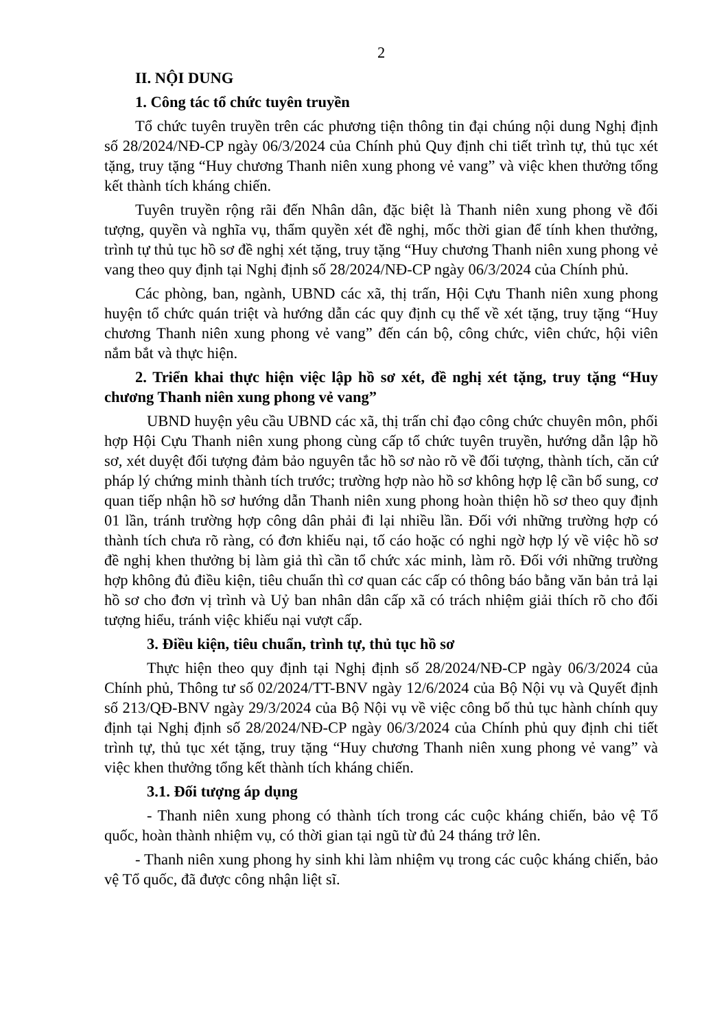2
II. NỘI DUNG
1. Công tác tổ chức tuyên truyền
Tổ chức tuyên truyền trên các phương tiện thông tin đại chúng nội dung Nghị định số 28/2024/NĐ-CP ngày 06/3/2024 của Chính phủ Quy định chi tiết trình tự, thủ tục xét tặng, truy tặng “Huy chương Thanh niên xung phong vẻ vang” và việc khen thưởng tổng kết thành tích kháng chiến.
Tuyên truyền rộng rãi đến Nhân dân, đặc biệt là Thanh niên xung phong về đối tượng, quyền và nghĩa vụ, thẩm quyền xét đề nghị, mốc thời gian để tính khen thưởng, trình tự thủ tục hồ sơ đề nghị xét tặng, truy tặng “Huy chương Thanh niên xung phong vẻ vang theo quy định tại Nghị định số 28/2024/NĐ-CP ngày 06/3/2024 của Chính phủ.
Các phòng, ban, ngành, UBND các xã, thị trấn, Hội Cựu Thanh niên xung phong huyện tổ chức quán triệt và hướng dẫn các quy định cụ thể về xét tặng, truy tặng “Huy chương Thanh niên xung phong vẻ vang” đến cán bộ, công chức, viên chức, hội viên nắm bắt và thực hiện.
2. Triển khai thực hiện việc lập hồ sơ xét, đề nghị xét tặng, truy tặng “Huy chương Thanh niên xung phong vẻ vang”
UBND huyện yêu cầu UBND các xã, thị trấn chỉ đạo công chức chuyên môn, phối hợp Hội Cựu Thanh niên xung phong cùng cấp tổ chức tuyên truyền, hướng dẫn lập hồ sơ, xét duyệt đối tượng đảm bảo nguyên tắc hồ sơ nào rõ về đối tượng, thành tích, căn cứ pháp lý chứng minh thành tích trước; trường hợp nào hồ sơ không hợp lệ cần bổ sung, cơ quan tiếp nhận hồ sơ hướng dẫn Thanh niên xung phong hoàn thiện hồ sơ theo quy định 01 lần, tránh trường hợp công dân phải đi lại nhiều lần. Đối với những trường hợp có thành tích chưa rõ ràng, có đơn khiếu nại, tố cáo hoặc có nghi ngờ hợp lý về việc hồ sơ đề nghị khen thưởng bị làm giả thì cần tổ chức xác minh, làm rõ. Đối với những trường hợp không đủ điều kiện, tiêu chuẩn thì cơ quan các cấp có thông báo bằng văn bản trả lại hồ sơ cho đơn vị trình và Uỷ ban nhân dân cấp xã có trách nhiệm giải thích rõ cho đối tượng hiểu, tránh việc khiếu nại vượt cấp.
3. Điều kiện, tiêu chuẩn, trình tự, thủ tục hồ sơ
Thực hiện theo quy định tại Nghị định số 28/2024/NĐ-CP ngày 06/3/2024 của Chính phủ, Thông tư số 02/2024/TT-BNV ngày 12/6/2024 của Bộ Nội vụ và Quyết định số 213/QĐ-BNV ngày 29/3/2024 của Bộ Nội vụ về việc công bố thủ tục hành chính quy định tại Nghị định số 28/2024/NĐ-CP ngày 06/3/2024 của Chính phủ quy định chi tiết trình tự, thủ tục xét tặng, truy tặng “Huy chương Thanh niên xung phong vẻ vang” và việc khen thưởng tổng kết thành tích kháng chiến.
3.1. Đối tượng áp dụng
- Thanh niên xung phong có thành tích trong các cuộc kháng chiến, bảo vệ Tổ quốc, hoàn thành nhiệm vụ, có thời gian tại ngũ từ đủ 24 tháng trở lên.
- Thanh niên xung phong hy sinh khi làm nhiệm vụ trong các cuộc kháng chiến, bảo vệ Tổ quốc, đã được công nhận liệt sĩ.